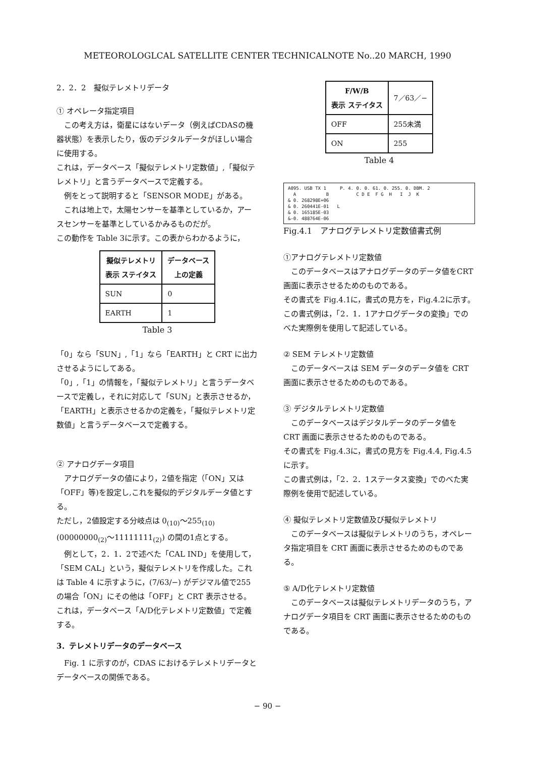METEOROLOGLCAL SATELLITE CENTER TECHNICALNOTE No..20 MARCH, 1990
2．2．2　擬似テレメトリデータ
① オペレータ指定項目
この考え方は，衛星にはないデータ（例えばCDASの機器状態）を表示したり，仮のデジタルデータがほしい場合に使用する。
これは，データベース「擬似テレメトリ定数値」,「擬似テレメトリ」と言うデータベースで定義する。
例をとって説明すると「SENSOR MODE」がある。
これは地上で，太陽センサーを基準としているか，アースセンサーを基準としているかみるものだが。
この動作を Table 3に示す。この表からわかるように，
| 擬似テレメトリ 表示 ステイタス | データベース 上の定義 |
| --- | --- |
| SUN | 0 |
| EARTH | 1 |
Table 3
「0」なら「SUN」,「1」なら「EARTH」と CRT に出力させるようにしてある。
「0」,「1」の情報を，「擬似テレメトリ」と言うデータベースで定義し，それに対応して「SUN」と表示させるか，「EARTH」と表示させるかの定義を，「擬似テレメトリ定数値」と言うデータベースで定義する。
② アナログデータ項目
アナログデータの値により，2値を指定（「ON」又は「OFF」等)を設定し,これを擬似的デジタルデータ値とする。
ただし，2値設定する分岐点は 0<sub>(10)</sub>～255<sub>(10)</sub> (00000000<sub>(2)</sub>～11111111<sub>(2)</sub>) の間の1点とする。
例として，2．1．2で述べた「CAL IND」を使用して，「SEM CAL」という，擬似テレメトリを作成した。これは Table 4 に示すように，(7/63/−) がデジマル値で255の場合「ON」にその他は「OFF」と CRT 表示させる。
これは，データベース「A/D化テレメトリ定数値」で定義する。
3．テレメトリデータのデータベース
Fig. 1 に示すのが，CDAS におけるテレメトリデータとデータベースの関係である。
| F/W/B 表示 ステイタス | 7／63／− |
| OFF | 255未満 |
| ON | 255 |
Table 4
A095. USB TX 1 P. 4. 0. 0. 61. 0. 255. 0. DBM. 2 A B C D E F G H I J K & 0. 268298E+06 & 0. 260441E-01 L & 0. 165185E-03 &-0. 488764E-06
Fig.4.1　アナログテレメトリ定数値書式例
①アナログテレメトリ定数値
このデータベースはアナログデータのデータ値をCRT 画面に表示させるためのものである。
その書式を Fig.4.1に，書式の見方を，Fig.4.2に示す。
この書式例は，「2．1．1アナログデータの変換」でのべた実際例を使用して記述している。
② SEM テレメトリ定数値
このデータベースは SEM データのデータ値を CRT 画面に表示させるためのものである。
③ デジタルテレメトリ定数値
このデータベースはデジタルデータのデータ値を CRT 画面に表示させるためのものである。
その書式を Fig.4.3に，書式の見方を Fig.4.4, Fig.4.5に示す。
この書式例は，「2．2．1ステータス変換」でのべた実際例を使用で記述している。
④ 擬似テレメトリ定数値及び擬似テレメトリ
このデータベースは擬似テレメトリのうち，オペレータ指定項目を CRT 画面に表示させるためのものである。
⑤ A/D化テレメトリ定数値
このデータベースは擬似テレメトリデータのうち，アナログデータ項目を CRT 画面に表示させるためのものである。
− 90 −